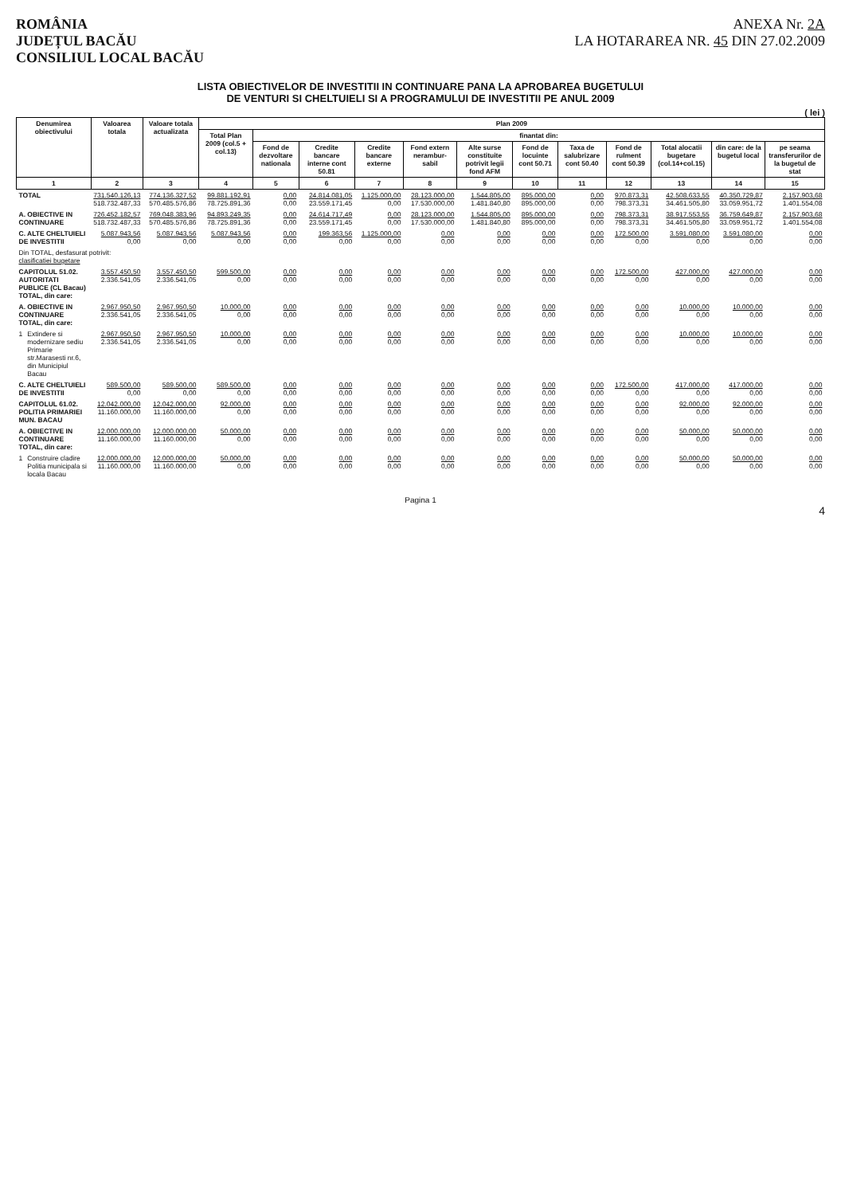ROMÂNIA
JUDEȚUL BACĂU
CONSILIUL LOCAL BACĂU
ANEXA Nr. 2A
LA HOTARAREA NR. 45 DIN 27.02.2009
LISTA OBIECTIVELOR DE INVESTITII IN CONTINUARE PANA LA APROBAREA BUGETULUI
DE VENTURI SI CHELTUIELI SI A PROGRAMULUI DE INVESTITII PE ANUL 2009
( lei )
| Denumirea obiectivului | | Valoarea totala | Valoare totala actualizata | Plan 2009 | | | | | | | | | | | |
| --- | --- | --- | --- | --- | --- | --- | --- | --- | --- | --- | --- | --- | --- | --- | --- |
| | | | | Total Plan 2009 (col.5 + col.13) | finantat din: | | | | | | | | | | |
| | | | | | Fond de dezvoltare nationala | Credite bancare interne cont 50.81 | Credite bancare externe | Fond extern nerambur-sabil | Alte surse constituite potrivit legii fond AFM | Fond de locuinte cont 50.71 | Taxa de salubrizare cont 50.40 | Fond de rulment cont 50.39 | Total alocatii bugetare (col.14+col.15) | din care: de la bugetul local | pe seama transferurilor de la bugetul de stat |
| 1 | | 2 | 3 | 4 | 5 | 6 | 7 | 8 | 9 | 10 | 11 | 12 | 13 | 14 | 15 |
| TOTAL | | 731.540.126,13 518.732.487,33 | 774.136.327,52 570.485.576,86 | 99.881.192,91 78.725.891,36 | 0,00 0,00 | 24.814.081,05 23.559.171,45 | 1.125.000,00 0,00 | 28.123.000,00 17.530.000,00 | 1.544.805,00 1.481.840,80 | 895.000,00 895.000,00 | 0,00 0,00 | 970.873,31 798.373,31 | 42.508.633,55 34.461.505,80 | 40.350.729,87 33.059.951,72 | 2.157.903,68 1.401.554,08 |
| A. OBIECTIVE IN CONTINUARE | | 726.452.182,57 518.732.487,33 | 769.048.383,96 570.485.576,86 | 94.893.249,35 78.725.891,36 | 0,00 0,00 | 24.614.717,49 23.559.171,45 | 0,00 0,00 | 28.123.000,00 17.530.000,00 | 1.544.805,00 1.481.840,80 | 895.000,00 895.000,00 | 0,00 0,00 | 798.373,31 798.373,31 | 38.917.553,55 34.461.505,80 | 36.759.649,87 33.059.951,72 | 2.157.903,68 1.401.554,08 |
| C. ALTE CHELTUIELI DE INVESTITII | | 5.087.943,56 0,00 | 5.087.943,56 0,00 | 5.087.943,56 0,00 | 0,00 0,00 | 199.363,56 0,00 | 1.125.000,00 0,00 | 0,00 0,00 | 0,00 0,00 | 0,00 0,00 | 0,00 0,00 | 172.500,00 0,00 | 3.591.080,00 0,00 | 3.591.080,00 0,00 | 0,00 0,00 |
| Din TOTAL, desfasurat potrivit: clasificatiei bugetare | | | | | | | | | | | | | | | |
| CAPITOLUL 51.02. AUTORITATI PUBLICE (CL Bacau) TOTAL, din care: | | 3.557.450,50 2.336.541,05 | 3.557.450,50 2.336.541,05 | 599.500,00 0,00 | 0,00 0,00 | 0,00 0,00 | 0,00 0,00 | 0,00 0,00 | 0,00 0,00 | 0,00 0,00 | 0,00 0,00 | 172.500,00 0,00 | 427.000,00 0,00 | 427.000,00 0,00 | 0,00 0,00 |
| A. OBIECTIVE IN CONTINUARE TOTAL, din care: | | 2.967.950,50 2.336.541,05 | 2.967.950,50 2.336.541,05 | 10.000,00 0,00 | 0,00 0,00 | 0,00 0,00 | 0,00 0,00 | 0,00 0,00 | 0,00 0,00 | 0,00 0,00 | 0,00 0,00 | 0,00 0,00 | 10.000,00 0,00 | 10.000,00 0,00 | 0,00 0,00 |
| 1 | Extindere si modernizare sediu Primarie str.Marasesti nr.6, din Municipiul Bacau | 2.967.950,50 2.336.541,05 | 2.967.950,50 2.336.541,05 | 10.000,00 0,00 | 0,00 0,00 | 0,00 0,00 | 0,00 0,00 | 0,00 0,00 | 0,00 0,00 | 0,00 0,00 | 0,00 0,00 | 0,00 0,00 | 10.000,00 0,00 | 10.000,00 0,00 | 0,00 0,00 |
| C. ALTE CHELTUIELI DE INVESTITII | | 589.500,00 0,00 | 589.500,00 0,00 | 589.500,00 0,00 | 0,00 0,00 | 0,00 0,00 | 0,00 0,00 | 0,00 0,00 | 0,00 0,00 | 0,00 0,00 | 0,00 0,00 | 172.500,00 0,00 | 417.000,00 0,00 | 417.000,00 0,00 | 0,00 0,00 |
| CAPITOLUL 61.02. POLITIA PRIMARIEI MUN. BACAU | | 12.042.000,00 11.160.000,00 | 12.042.000,00 11.160.000,00 | 92.000,00 0,00 | 0,00 0,00 | 0,00 0,00 | 0,00 0,00 | 0,00 0,00 | 0,00 0,00 | 0,00 0,00 | 0,00 0,00 | 0,00 0,00 | 92.000,00 0,00 | 92.000,00 0,00 | 0,00 0,00 |
| A. OBIECTIVE IN CONTINUARE TOTAL, din care: | | 12.000.000,00 11.160.000,00 | 12.000.000,00 11.160.000,00 | 50.000,00 0,00 | 0,00 0,00 | 0,00 0,00 | 0,00 0,00 | 0,00 0,00 | 0,00 0,00 | 0,00 0,00 | 0,00 0,00 | 0,00 0,00 | 50.000,00 0,00 | 50.000,00 0,00 | 0,00 0,00 |
| 1 | Construire cladire Politia municipala si locala Bacau | 12.000.000,00 11.160.000,00 | 12.000.000,00 11.160.000,00 | 50.000,00 0,00 | 0,00 0,00 | 0,00 0,00 | 0,00 0,00 | 0,00 0,00 | 0,00 0,00 | 0,00 0,00 | 0,00 0,00 | 0,00 0,00 | 50.000,00 0,00 | 50.000,00 0,00 | 0,00 0,00 |
Pagina 1
4